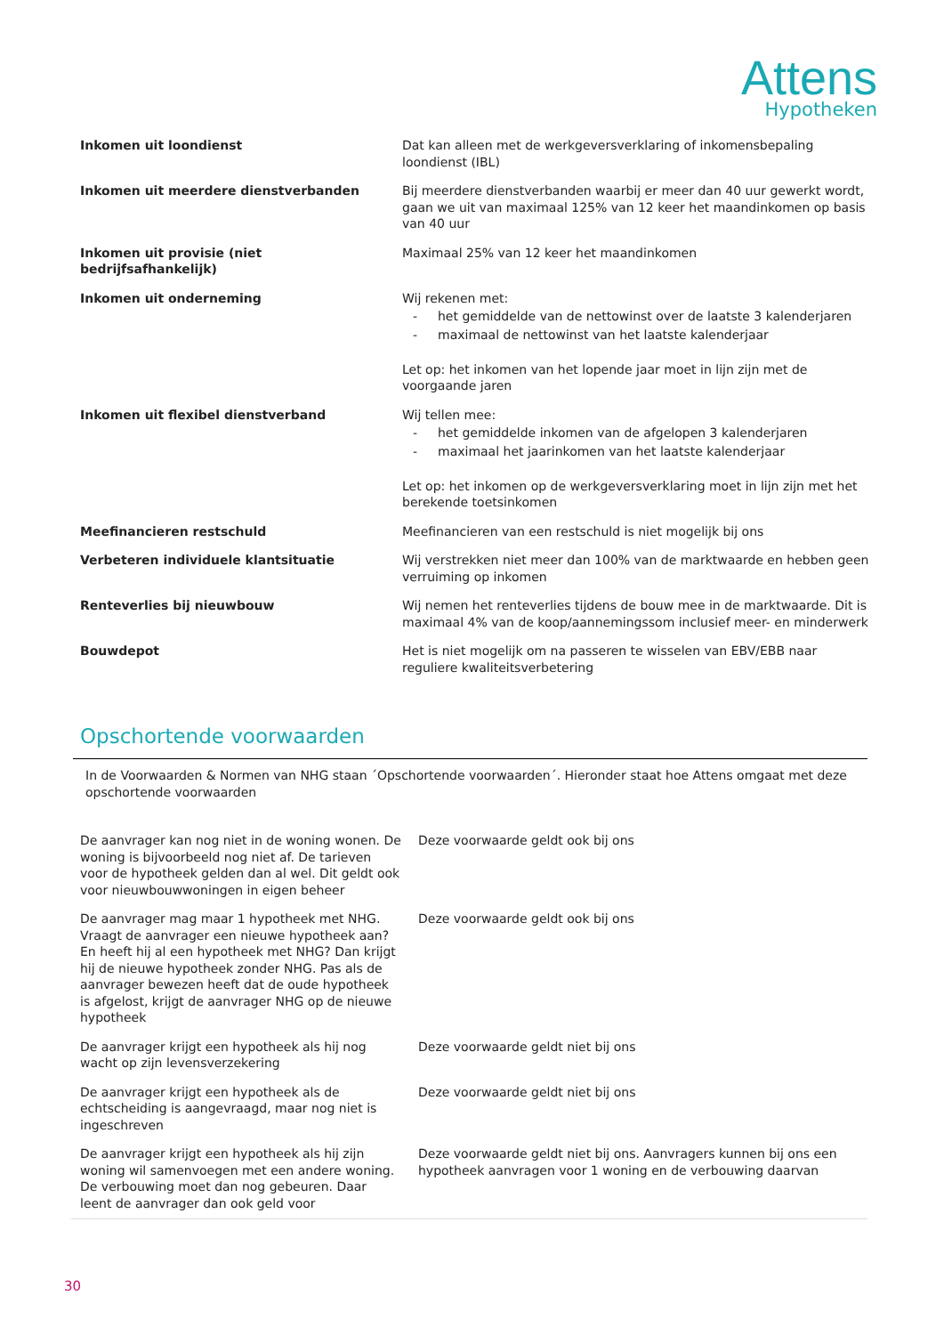Attens
Hypotheken
| Inkomen uit loondienst | Dat kan alleen met de werkgeversverklaring of inkomensbepaling loondienst (IBL) |
| Inkomen uit meerdere dienstverbanden | Bij meerdere dienstverbanden waarbij er meer dan 40 uur gewerkt wordt, gaan we uit van maximaal 125% van 12 keer het maandinkomen op basis van 40 uur |
| Inkomen uit provisie (niet bedrijfsafhankelijk) | Maximaal 25% van 12 keer het maandinkomen |
| Inkomen uit onderneming | Wij rekenen met: - het gemiddelde van de nettowinst over de laatste 3 kalenderjaren - maximaal de nettowinst van het laatste kalenderjaar Let op: het inkomen van het lopende jaar moet in lijn zijn met de voorgaande jaren |
| Inkomen uit flexibel dienstverband | Wij tellen mee: - het gemiddelde inkomen van de afgelopen 3 kalenderjaren - maximaal het jaarinkomen van het laatste kalenderjaar Let op: het inkomen op de werkgeversverklaring moet in lijn zijn met het berekende toetsinkomen |
| Meefinancieren restschuld | Meefinancieren van een restschuld is niet mogelijk bij ons |
| Verbeteren individuele klantsituatie | Wij verstrekken niet meer dan 100% van de marktwaarde en hebben geen verruiming op inkomen |
| Renteverlies bij nieuwbouw | Wij nemen het renteverlies tijdens de bouw mee in de marktwaarde. Dit is maximaal 4% van de koop/aannemingssom inclusief meer- en minderwerk |
| Bouwdepot | Het is niet mogelijk om na passeren te wisselen van EBV/EBB naar reguliere kwaliteitsverbetering |
Opschortende voorwaarden
In de Voorwaarden & Normen van NHG staan ´Opschortende voorwaarden´. Hieronder staat hoe Attens omgaat met deze opschortende voorwaarden
| De aanvrager kan nog niet in de woning wonen. De woning is bijvoorbeeld nog niet af. De tarieven voor de hypotheek gelden dan al wel. Dit geldt ook voor nieuwbouwwoningen in eigen beheer | Deze voorwaarde geldt ook bij ons |
| De aanvrager mag maar 1 hypotheek met NHG. Vraagt de aanvrager een nieuwe hypotheek aan? En heeft hij al een hypotheek met NHG? Dan krijgt hij de nieuwe hypotheek zonder NHG. Pas als de aanvrager bewezen heeft dat de oude hypotheek is afgelost, krijgt de aanvrager NHG op de nieuwe hypotheek | Deze voorwaarde geldt ook bij ons |
| De aanvrager krijgt een hypotheek als hij nog wacht op zijn levensverzekering | Deze voorwaarde geldt niet bij ons |
| De aanvrager krijgt een hypotheek als de echtscheiding is aangevraagd, maar nog niet is ingeschreven | Deze voorwaarde geldt niet bij ons |
| De aanvrager krijgt een hypotheek als hij zijn woning wil samenvoegen met een andere woning. De verbouwing moet dan nog gebeuren. Daar leent de aanvrager dan ook geld voor | Deze voorwaarde geldt niet bij ons. Aanvragers kunnen bij ons een hypotheek aanvragen voor 1 woning en de verbouwing daarvan |
30